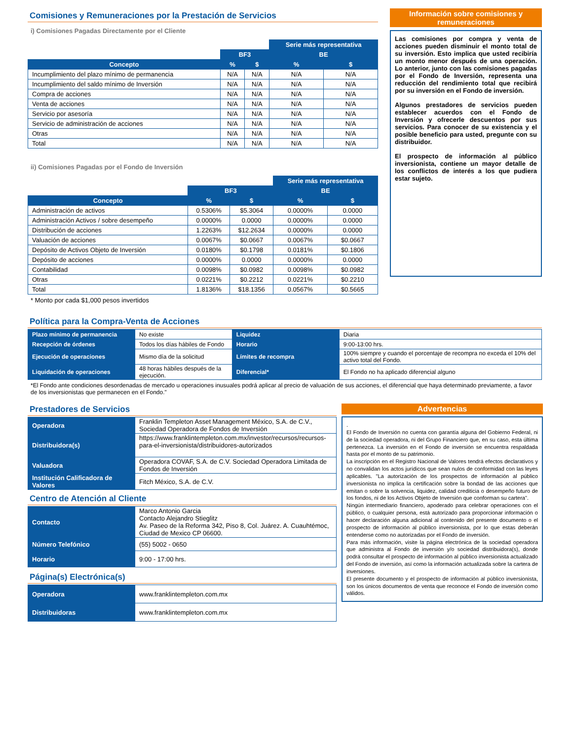Comisiones y Remuneraciones por la Prestación de Servicios
i) Comisiones Pagadas Directamente por el Cliente
| | | | Serie más representativa | |
| --- | --- | --- | --- | --- |
| | BF3 | | BE | |
| Concepto | % | $ | % | $ |
| Incumplimiento del plazo mínimo de permanencia | N/A | N/A | N/A | N/A |
| Incumplimiento del saldo mínimo de Inversión | N/A | N/A | N/A | N/A |
| Compra de acciones | N/A | N/A | N/A | N/A |
| Venta de acciones | N/A | N/A | N/A | N/A |
| Servicio por asesoría | N/A | N/A | N/A | N/A |
| Servicio de administración de acciones | N/A | N/A | N/A | N/A |
| Otras | N/A | N/A | N/A | N/A |
| Total | N/A | N/A | N/A | N/A |
ii) Comisiones Pagadas por el Fondo de Inversión
| | | | Serie más representativa | |
| --- | --- | --- | --- | --- |
| | BF3 | | BE | |
| Concepto | % | $ | % | $ |
| Administración de activos | 0.5306% | $5.3064 | 0.0000% | 0.0000 |
| Administración Activos / sobre desempeño | 0.0000% | 0.0000 | 0.0000% | 0.0000 |
| Distribución de acciones | 1.2263% | $12.2634 | 0.0000% | 0.0000 |
| Valuación de acciones | 0.0067% | $0.0667 | 0.0067% | $0.0667 |
| Depósito de Activos Objeto de Inversión | 0.0180% | $0.1798 | 0.0181% | $0.1806 |
| Depósito de acciones | 0.0000% | 0.0000 | 0.0000% | 0.0000 |
| Contabilidad | 0.0098% | $0.0982 | 0.0098% | $0.0982 |
| Otras | 0.0221% | $0.2212 | 0.0221% | $0.2210 |
| Total | 1.8136% | $18.1356 | 0.0567% | $0.5665 |
* Monto por cada $1,000 pesos invertidos
Información sobre comisiones y remuneraciones
Las comisiones por compra y venta de acciones pueden disminuir el monto total de su inversión. Esto implica que usted recibiría un monto menor después de una operación. Lo anterior, junto con las comisiones pagadas por el Fondo de Inversión, representa una reducción del rendimiento total que recibirá por su inversión en el Fondo de inversión.
Algunos prestadores de servicios pueden establecer acuerdos con el Fondo de Inversión y ofrecerle descuentos por sus servicios. Para conocer de su existencia y el posible beneficio para usted, pregunte con su distribuidor.
El prospecto de información al público inversionista, contiene un mayor detalle de los conflictos de interés a los que pudiera estar sujeto.
Política para la Compra-Venta de Acciones
| Plazo mínimo de permanencia | No existe | Liquidez | Diaria |
| Recepción de órdenes | Todos los días hábiles de Fondo | Horario | 9:00-13:00 hrs. |
| Ejecución de operaciones | Mismo día de la solicitud | Límites de recompra | 100% siempre y cuando el porcentaje de recompra no exceda el 10% del activo total del Fondo. |
| Liquidación de operaciones | 48 horas hábiles después de la ejecución. | Diferencial* | El Fondo no ha aplicado diferencial alguno |
*El Fondo ante condiciones desordenadas de mercado u operaciones inusuales podrá aplicar al precio de valuación de sus acciones, el diferencial que haya determinado previamente, a favor de los inversionistas que permanecen en el Fondo."
Prestadores de Servicios
| Operadora | Franklin Templeton Asset Management México, S.A. de C.V., Sociedad Operadora de Fondos de Inversión |
| Distribuidora(s) | https://www.franklintempleton.com.mx/investor/recursos/recursos-para-el-inversionista/distribuidores-autorizados |
| Valuadora | Operadora COVAF, S.A. de C.V. Sociedad Operadora Limitada de Fondos de Inversión |
| Institución Calificadora de Valores | Fitch México, S.A. de C.V. |
Centro de Atención al Cliente
| Contacto | Marco Antonio Garcia Contacto Alejandro Stieglitz Av. Paseo de la Reforma 342, Piso 8, Col. Juárez. A. Cuauhtémoc, Ciudad de Mexico CP 06600. |
| Número Telefónico | (55) 5002 - 0650 |
| Horario | 9:00 - 17:00 hrs. |
Página(s) Electrónica(s)
| Operadora | www.franklintempleton.com.mx |
| Distribuidoras | www.franklintempleton.com.mx |
Advertencias
.
El Fondo de Inversión no cuenta con garantía alguna del Gobierno Federal, ni de la sociedad operadora, ni del Grupo Financiero que, en su caso, esta última pertenezca. La inversión en el Fondo de inversión se encuentra respaldada hasta por el monto de su patrimonio.
La inscripción en el Registro Nacional de Valores tendrá efectos declarativos y no convalidan los actos jurídicos que sean nulos de conformidad con las leyes aplicables. "La autorización de los prospectos de información al público inversionista no implica la certificación sobre la bondad de las acciones que emitan o sobre la solvencia, liquidez, calidad crediticia o desempeño futuro de los fondos, ni de los Activos Objeto de Inversión que conforman su cartera".
Ningún intermediario financiero, apoderado para celebrar operaciones con el público, o cualquier persona, está autorizado para proporcionar información o hacer declaración alguna adicional al contenido del presente documento o el prospecto de información al público inversionista, por lo que estas deberán entenderse como no autorizadas por el Fondo de inversión.
Para más información, visite la página electrónica de la sociedad operadora que administra al Fondo de inversión y/o sociedad distribuidora(s), donde podrá consultar el prospecto de información al público inversionista actualizado del Fondo de inversión, así como la información actualizada sobre la cartera de inversiones.
El presente documento y el prospecto de información al público inversionista, son los únicos documentos de venta que reconoce el Fondo de inversión como válidos.